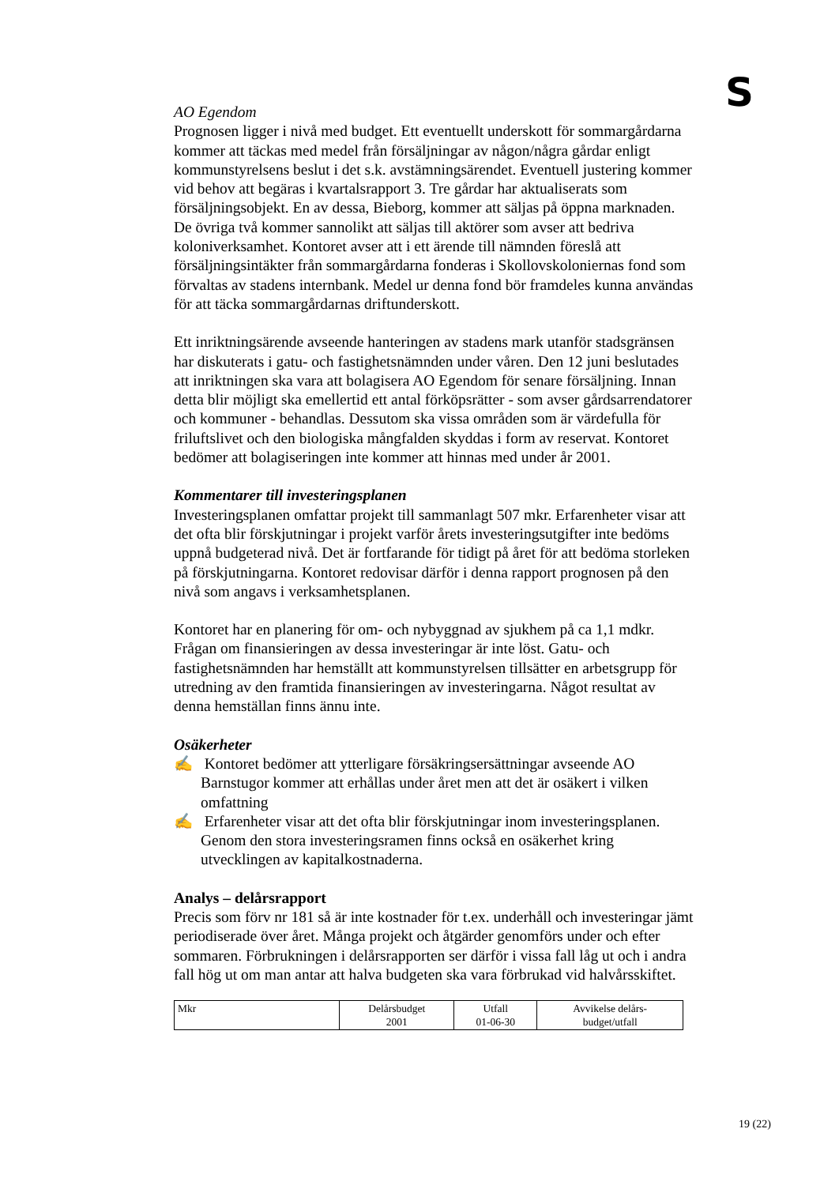S
AO Egendom
Prognosen ligger i nivå med budget. Ett eventuellt underskott för sommargårdarna kommer att täckas med medel från försäljningar av någon/några gårdar enligt kommunstyrelsens beslut i det s.k. avstämningsärendet. Eventuell justering kommer vid behov att begäras i kvartalsrapport 3. Tre gårdar har aktualiserats som försäljningsobjekt. En av dessa, Bieborg, kommer att säljas på öppna marknaden. De övriga två kommer sannolikt att säljas till aktörer som avser att bedriva koloniverksamhet. Kontoret avser att i ett ärende till nämnden föreslå att försäljningsintäkter från sommargårdarna fonderas i Skollovskoloniernas fond som förvaltas av stadens internbank. Medel ur denna fond bör framdeles kunna användas för att täcka sommargårdarnas driftunderskott.
Ett inriktningsärende avseende hanteringen av stadens mark utanför stadsgränsen har diskuterats i gatu- och fastighetsnämnden under våren. Den 12 juni beslutades att inriktningen ska vara att bolagisera AO Egendom för senare försäljning. Innan detta blir möjligt ska emellertid ett antal förköpsrätter - som avser gårdsarrendatorer och kommuner - behandlas. Dessutom ska vissa områden som är värdefulla för friluftslivet och den biologiska mångfalden skyddas i form av reservat. Kontoret bedömer att bolagiseringen inte kommer att hinnas med under år 2001.
Kommentarer till investeringsplanen
Investeringsplanen omfattar projekt till sammanlagt 507 mkr. Erfarenheter visar att det ofta blir förskjutningar i projekt varför årets investeringsutgifter inte bedöms uppnå budgeterad nivå. Det är fortfarande för tidigt på året för att bedöma storleken på förskjutningarna. Kontoret redovisar därför i denna rapport prognosen på den nivå som angavs i verksamhetsplanen.
Kontoret har en planering för om- och nybyggnad av sjukhem på ca 1,1 mdkr. Frågan om finansieringen av dessa investeringar är inte löst. Gatu- och fastighetsnämnden har hemställt att kommunstyrelsen tillsätter en arbetsgrupp för utredning av den framtida finansieringen av investeringarna. Något resultat av denna hemställan finns ännu inte.
Osäkerheter
✍ Kontoret bedömer att ytterligare försäkringsersättningar avseende AO Barnstugor kommer att erhållas under året men att det är osäkert i vilken omfattning
✍ Erfarenheter visar att det ofta blir förskjutningar inom investeringsplanen. Genom den stora investeringsramen finns också en osäkerhet kring utvecklingen av kapitalkostnaderna.
Analys – delårsrapport
Precis som förv nr 181 så är inte kostnader för t.ex. underhåll och investeringar jämt periodiserade över året. Många projekt och åtgärder genomförs under och efter sommaren. Förbrukningen i delårsrapporten ser därför i vissa fall låg ut och i andra fall hög ut om man antar att halva budgeten ska vara förbrukad vid halvårsskiftet.
| Mkr | Delårsbudget 2001 | Utfall 01-06-30 | Avvikelse delårs- budget/utfall |
19 (22)